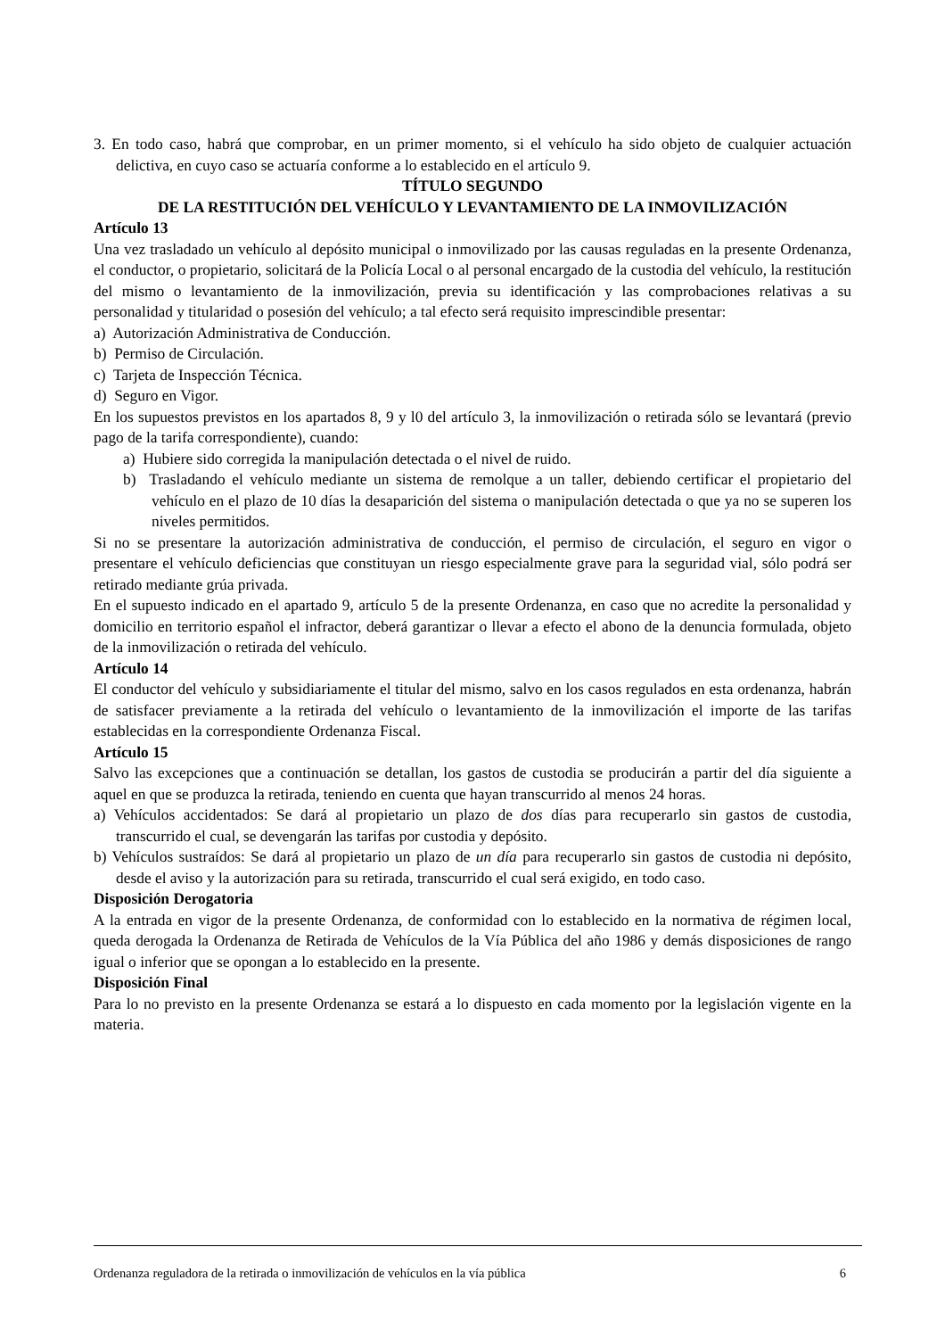3. En todo caso, habrá que comprobar, en un primer momento, si el vehículo ha sido objeto de cualquier actuación delictiva, en cuyo caso se actuaría conforme a lo establecido en el artículo 9.
TÍTULO SEGUNDO
DE LA RESTITUCIÓN DEL VEHÍCULO Y LEVANTAMIENTO DE LA INMOVILIZACIÓN
Artículo 13
Una vez trasladado un vehículo al depósito municipal o inmovilizado por las causas reguladas en la presente Ordenanza, el conductor, o propietario, solicitará de la Policía Local o al personal encargado de la custodia del vehículo, la restitución del mismo o levantamiento de la inmovilización, previa su identificación y las comprobaciones relativas a su personalidad y titularidad o posesión del vehículo; a tal efecto será requisito imprescindible presentar:
a) Autorización Administrativa de Conducción.
b) Permiso de Circulación.
c) Tarjeta de Inspección Técnica.
d) Seguro en Vigor.
En los supuestos previstos en los apartados 8, 9 y l0 del artículo 3, la inmovilización o retirada sólo se levantará (previo pago de la tarifa correspondiente), cuando:
a) Hubiere sido corregida la manipulación detectada o el nivel de ruido.
b) Trasladando el vehículo mediante un sistema de remolque a un taller, debiendo certificar el propietario del vehículo en el plazo de 10 días la desaparición del sistema o manipulación detectada o que ya no se superen los niveles permitidos.
Si no se presentare la autorización administrativa de conducción, el permiso de circulación, el seguro en vigor o presentare el vehículo deficiencias que constituyan un riesgo especialmente grave para la seguridad vial, sólo podrá ser retirado mediante grúa privada.
En el supuesto indicado en el apartado 9, artículo 5 de la presente Ordenanza, en caso que no acredite la personalidad y domicilio en territorio español el infractor, deberá garantizar o llevar a efecto el abono de la denuncia formulada, objeto de la inmovilización o retirada del vehículo.
Artículo 14
El conductor del vehículo y subsidiariamente el titular del mismo, salvo en los casos regulados en esta ordenanza, habrán de satisfacer previamente a la retirada del vehículo o levantamiento de la inmovilización el importe de las tarifas establecidas en la correspondiente Ordenanza Fiscal.
Artículo 15
Salvo las excepciones que a continuación se detallan, los gastos de custodia se producirán a partir del día siguiente a aquel en que se produzca la retirada, teniendo en cuenta que hayan transcurrido al menos 24 horas.
a) Vehículos accidentados: Se dará al propietario un plazo de dos días para recuperarlo sin gastos de custodia, transcurrido el cual, se devengarán las tarifas por custodia y depósito.
b) Vehículos sustraídos: Se dará al propietario un plazo de un día para recuperarlo sin gastos de custodia ni depósito, desde el aviso y la autorización para su retirada, transcurrido el cual será exigido, en todo caso.
Disposición Derogatoria
A la entrada en vigor de la presente Ordenanza, de conformidad con lo establecido en la normativa de régimen local, queda derogada la Ordenanza de Retirada de Vehículos de la Vía Pública del año 1986 y demás disposiciones de rango igual o inferior que se opongan a lo establecido en la presente.
Disposición Final
Para lo no previsto en la presente Ordenanza se estará a lo dispuesto en cada momento por la legislación vigente en la materia.
Ordenanza reguladora de la retirada o inmovilización de vehículos en la vía pública 6